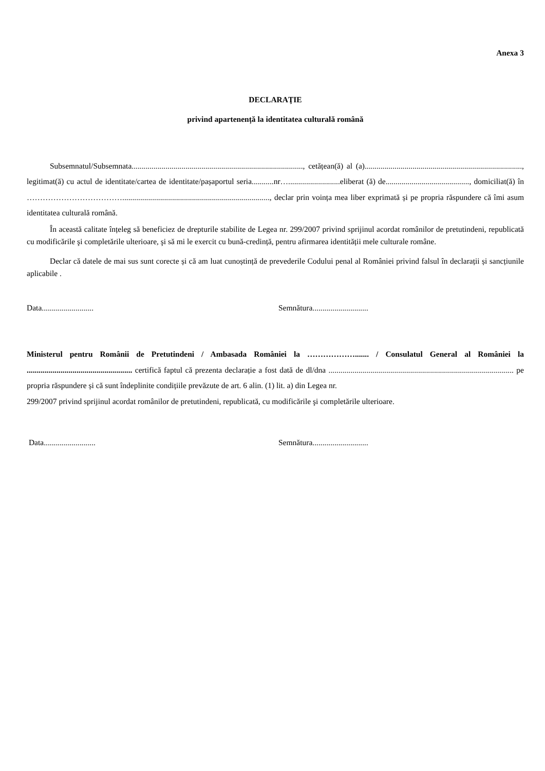Anexa 3
DECLARAŢIE
privind apartenență la identitatea culturală română
Subsemnatul/Subsemnata......................................................................................, cetățean(ă) al (a)..............................................................................., legitimat(ă) cu actul de identitate/cartea de identitate/pașaportul seria...........nr…..........................eliberat (ă) de.........................................., domiciliat(ă) în ……………………………….........................................................................., declar prin voința mea liber exprimată și pe propria răspundere că îmi asum identitatea culturală română.
În această calitate înțeleg să beneficiez de drepturile stabilite de Legea nr. 299/2007 privind sprijinul acordat românilor de pretutindeni, republicată cu modificările şi completările ulterioare, şi să mi le exercit cu bună-credință, pentru afirmarea identității mele culturale române.
Declar că datele de mai sus sunt corecte și că am luat cunoștință de prevederile Codului penal al României privind falsul în declarații și sancțiunile aplicabile .
Data.......................... Semnătura............................
Ministerul pentru Românii de Pretutindeni / Ambasada României la ………………....... / Consulatul General al României la ..................................................... certifică faptul că prezenta declarație a fost dată de dl/dna ............................................................................................. pe propria răspundere și că sunt îndeplinite condițiile prevăzute de art. 6 alin. (1) lit. a) din Legea nr.
299/2007 privind sprijinul acordat românilor de pretutindeni, republicată, cu modificările şi completările ulterioare.
Data.......................... Semnătura............................